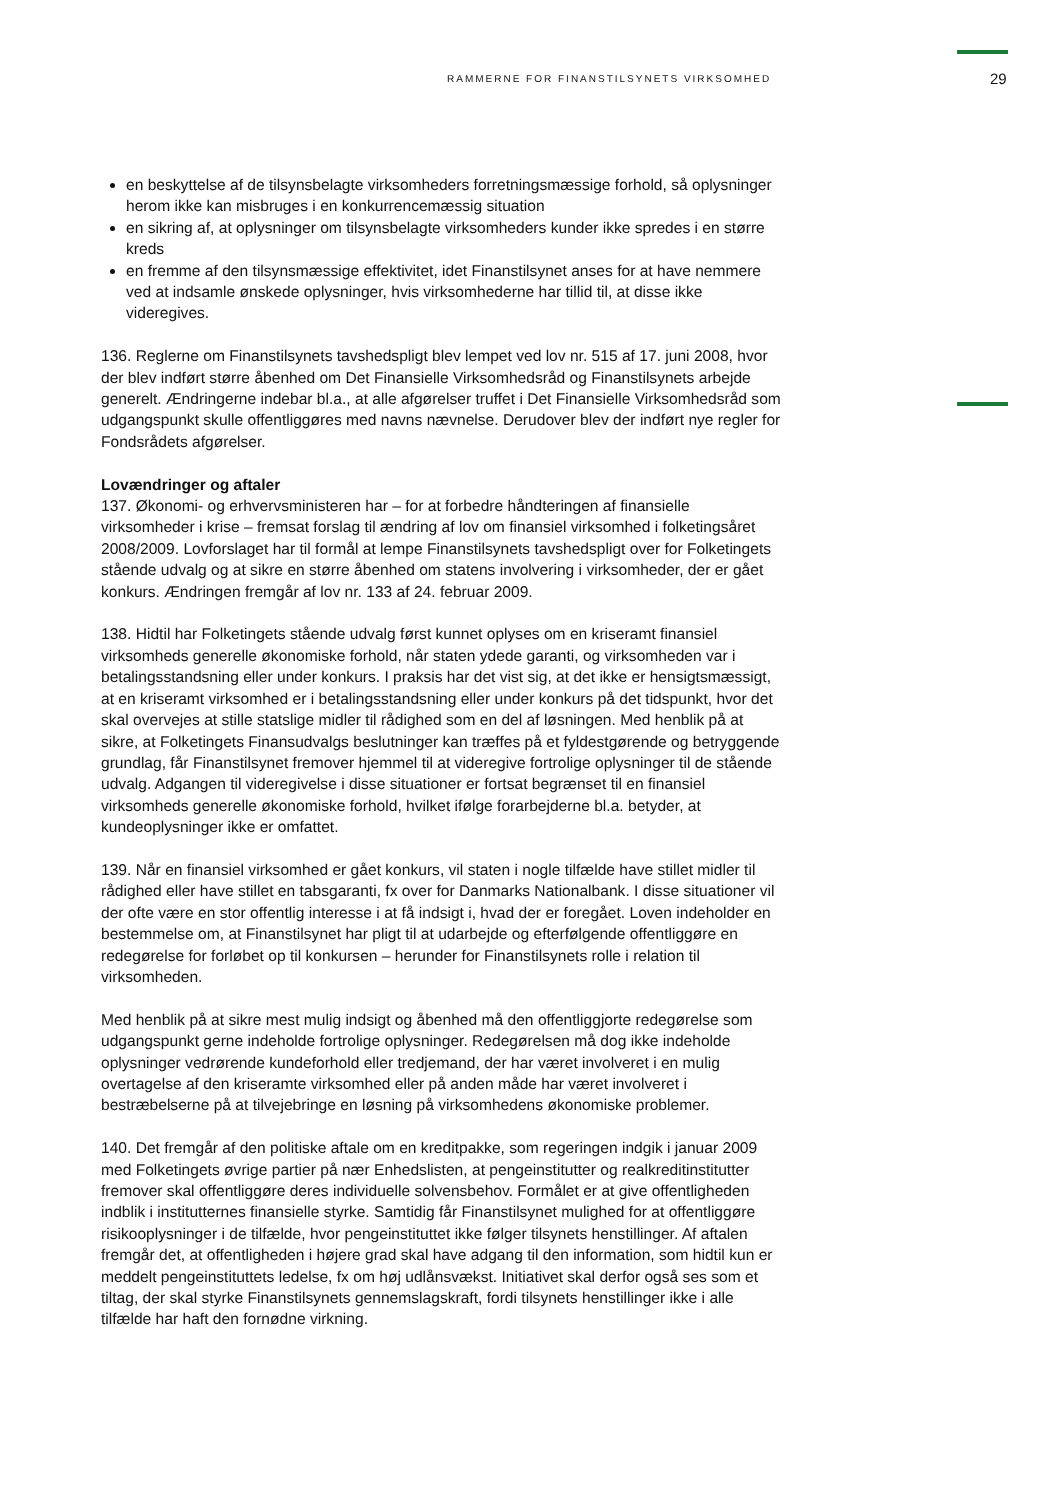RAMMERNE FOR FINANSTILSYNETS VIRKSOMHED 29
en beskyttelse af de tilsynsbelagte virksomheders forretningsmæssige forhold, så oplysninger herom ikke kan misbruges i en konkurrencemæssig situation
en sikring af, at oplysninger om tilsynsbelagte virksomheders kunder ikke spredes i en større kreds
en fremme af den tilsynsmæssige effektivitet, idet Finanstilsynet anses for at have nemmere ved at indsamle ønskede oplysninger, hvis virksomhederne har tillid til, at disse ikke videregives.
136. Reglerne om Finanstilsynets tavshedspligt blev lempet ved lov nr. 515 af 17. juni 2008, hvor der blev indført større åbenhed om Det Finansielle Virksomhedsråd og Finanstilsynets arbejde generelt. Ændringerne indebar bl.a., at alle afgørelser truffet i Det Finansielle Virksomhedsråd som udgangspunkt skulle offentliggøres med navns nævnelse. Derudover blev der indført nye regler for Fondsrådets afgørelser.
Lovændringer og aftaler
137. Økonomi- og erhvervsministeren har – for at forbedre håndteringen af finansielle virksomheder i krise – fremsat forslag til ændring af lov om finansiel virksomhed i folketingsåret 2008/2009. Lovforslaget har til formål at lempe Finanstilsynets tavshedspligt over for Folketingets stående udvalg og at sikre en større åbenhed om statens involvering i virksomheder, der er gået konkurs. Ændringen fremgår af lov nr. 133 af 24. februar 2009.
138. Hidtil har Folketingets stående udvalg først kunnet oplyses om en kriseramt finansiel virksomheds generelle økonomiske forhold, når staten ydede garanti, og virksomheden var i betalingsstandsning eller under konkurs. I praksis har det vist sig, at det ikke er hensigtsmæssigt, at en kriseramt virksomhed er i betalingsstandsning eller under konkurs på det tidspunkt, hvor det skal overvejes at stille statslige midler til rådighed som en del af løsningen. Med henblik på at sikre, at Folketingets Finansudvalgs beslutninger kan træffes på et fyldestgørende og betryggende grundlag, får Finanstilsynet fremover hjemmel til at videregive fortrolige oplysninger til de stående udvalg. Adgangen til videregivelse i disse situationer er fortsat begrænset til en finansiel virksomheds generelle økonomiske forhold, hvilket ifølge forarbejderne bl.a. betyder, at kundeoplysninger ikke er omfattet.
139. Når en finansiel virksomhed er gået konkurs, vil staten i nogle tilfælde have stillet midler til rådighed eller have stillet en tabsgaranti, fx over for Danmarks Nationalbank. I disse situationer vil der ofte være en stor offentlig interesse i at få indsigt i, hvad der er foregået. Loven indeholder en bestemmelse om, at Finanstilsynet har pligt til at udarbejde og efterfølgende offentliggøre en redegørelse for forløbet op til konkursen – herunder for Finanstilsynets rolle i relation til virksomheden.
Med henblik på at sikre mest mulig indsigt og åbenhed må den offentliggjorte redegørelse som udgangspunkt gerne indeholde fortrolige oplysninger. Redegørelsen må dog ikke indeholde oplysninger vedrørende kundeforhold eller tredjemand, der har været involveret i en mulig overtagelse af den kriseramte virksomhed eller på anden måde har været involveret i bestræbelserne på at tilvejebringe en løsning på virksomhedens økonomiske problemer.
140. Det fremgår af den politiske aftale om en kreditpakke, som regeringen indgik i januar 2009 med Folketingets øvrige partier på nær Enhedslisten, at pengeinstitutter og realkreditinstitutter fremover skal offentliggøre deres individuelle solvensbehov. Formålet er at give offentligheden indblik i institutternes finansielle styrke. Samtidig får Finanstilsynet mulighed for at offentliggøre risikooplysninger i de tilfælde, hvor pengeinstituttet ikke følger tilsynets henstillinger. Af aftalen fremgår det, at offentligheden i højere grad skal have adgang til den information, som hidtil kun er meddelt pengeinstituttets ledelse, fx om høj udlånsvækst. Initiativet skal derfor også ses som et tiltag, der skal styrke Finanstilsynets gennemslagskraft, fordi tilsynets henstillinger ikke i alle tilfælde har haft den fornødne virkning.